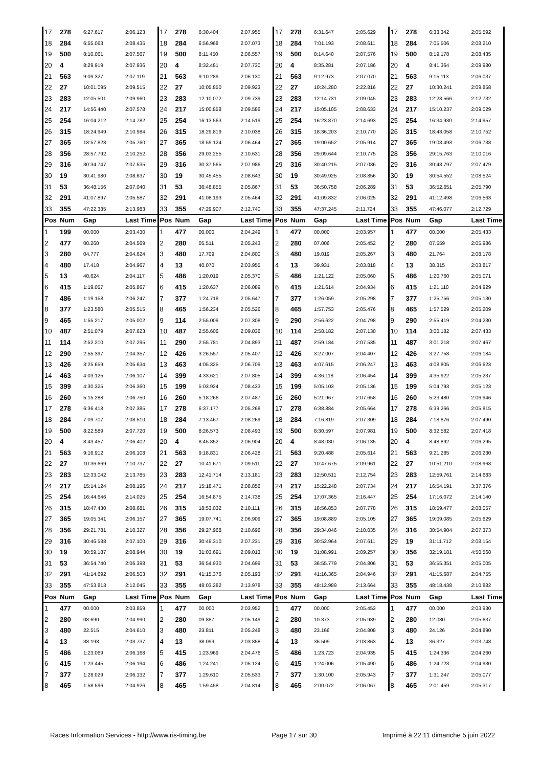| 17 | 278 | 6:27.617 | 2:06.123 | 17 | 278 | 6:30.404 | 2:07.955 | 17 | 278 | 6:31.647 | 2:05.629 | 17 | 278 | 6:33.342 | 2:05.592 |
| 18 | 284 | 6:55.063 | 2:08.435 | 18 | 284 | 6:56.968 | 2:07.073 | 18 | 284 | 7:01.193 | 2:08.611 | 18 | 284 | 7:05.506 | 2:08.210 |
| 19 | 500 | 8:10.061 | 2:07.567 | 19 | 500 | 8:11.450 | 2:06.557 | 19 | 500 | 8:14.640 | 2:07.576 | 19 | 500 | 8:19.178 | 2:08.435 |
| 20 | 4 | 8:29.919 | 2:07.936 | 20 | 4 | 8:32.481 | 2:07.730 | 20 | 4 | 8:35.281 | 2:07.186 | 20 | 4 | 8:41.364 | 2:09.980 |
| 21 | 563 | 9:09.327 | 2:07.119 | 21 | 563 | 9:10.289 | 2:06.130 | 21 | 563 | 9:12.973 | 2:07.070 | 21 | 563 | 9:15.113 | 2:06.037 |
| 22 | 27 | 10:01.095 | 2:09.515 | 22 | 27 | 10:05.850 | 2:09.923 | 22 | 27 | 10:24.280 | 2:22.816 | 22 | 27 | 10:30.241 | 2:09.858 |
| 23 | 283 | 12:05.501 | 2:09.960 | 23 | 283 | 12:10.072 | 2:09.739 | 23 | 283 | 12:14.731 | 2:09.045 | 23 | 283 | 12:23.566 | 2:12.732 |
| 24 | 217 | 14:56.440 | 2:07.578 | 24 | 217 | 15:00.858 | 2:09.586 | 24 | 217 | 15:05.105 | 2:08.633 | 24 | 217 | 15:10.237 | 2:09.029 |
| 25 | 254 | 16:04.212 | 2:14.782 | 25 | 254 | 16:13.563 | 2:14.519 | 25 | 254 | 16:23.870 | 2:14.693 | 25 | 254 | 16:34.930 | 2:14.957 |
| 26 | 315 | 18:24.949 | 2:10.984 | 26 | 315 | 18:29.819 | 2:10.038 | 26 | 315 | 18:36.203 | 2:10.770 | 26 | 315 | 18:43.058 | 2:10.752 |
| 27 | 365 | 18:57.828 | 2:05.760 | 27 | 365 | 18:59.124 | 2:06.464 | 27 | 365 | 19:00.652 | 2:05.914 | 27 | 365 | 19:03.493 | 2:06.738 |
| 28 | 356 | 28:57.792 | 2:10.252 | 28 | 356 | 29:03.255 | 2:10.631 | 28 | 356 | 29:09.644 | 2:10.775 | 28 | 356 | 29:15.763 | 2:10.016 |
| 29 | 316 | 30:34.747 | 2:07.535 | 29 | 316 | 30:37.565 | 2:07.986 | 29 | 316 | 30:40.215 | 2:07.036 | 29 | 316 | 30:43.797 | 2:07.479 |
| 30 | 19 | 30:41.980 | 2:08.637 | 30 | 19 | 30:45.455 | 2:08.643 | 30 | 19 | 30:49.925 | 2:08.856 | 30 | 19 | 30:54.552 | 2:08.524 |
| 31 | 53 | 36:48.156 | 2:07.040 | 31 | 53 | 36:48.855 | 2:05.867 | 31 | 53 | 36:50.758 | 2:06.289 | 31 | 53 | 36:52.651 | 2:05.790 |
| 32 | 291 | 41:07.897 | 2:05.587 | 32 | 291 | 41:08.193 | 2:05.464 | 32 | 291 | 41:09.832 | 2:06.025 | 32 | 291 | 41:12.498 | 2:06.563 |
| 33 | 355 | 47:22.335 | 2:13.983 | 33 | 355 | 47:29.907 | 2:12.740 | 33 | 355 | 47:37.245 | 2:11.724 | 33 | 355 | 47:46.077 | 2:12.729 |
| Pos | Num | Gap | Last Time | Pos | Num | Gap | Last Time | Pos | Num | Gap | Last Time | Pos | Num | Gap | Last Time |
| 1 | 199 | 00.000 | 2:03.430 | 1 | 477 | 00.000 | 2:04.249 | 1 | 477 | 00.000 | 2:03.957 | 1 | 477 | 00.000 | 2:05.433 |
| 2 | 477 | 00.260 | 2:04.569 | 2 | 280 | 05.511 | 2:05.243 | 2 | 280 | 07.006 | 2:05.452 | 2 | 280 | 07.559 | 2:05.986 |
| 3 | 280 | 04.777 | 2:04.624 | 3 | 480 | 17.709 | 2:04.800 | 3 | 480 | 19.019 | 2:05.267 | 3 | 480 | 21.764 | 2:08.178 |
| 4 | 480 | 17.418 | 2:04.967 | 4 | 13 | 40.070 | 2:03.955 | 4 | 13 | 39.931 | 2:03.818 | 4 | 13 | 38.315 | 2:03.817 |
| 5 | 13 | 40.624 | 2:04.117 | 5 | 486 | 1:20.019 | 2:05.370 | 5 | 486 | 1:21.122 | 2:05.060 | 5 | 486 | 1:20.760 | 2:05.071 |
| 6 | 415 | 1:19.057 | 2:05.867 | 6 | 415 | 1:20.637 | 2:06.089 | 6 | 415 | 1:21.614 | 2:04.934 | 6 | 415 | 1:21.110 | 2:04.929 |
| 7 | 486 | 1:19.158 | 2:06.247 | 7 | 377 | 1:24.718 | 2:05.647 | 7 | 377 | 1:26.059 | 2:05.298 | 7 | 377 | 1:25.756 | 2:05.130 |
| 8 | 377 | 1:23.580 | 2:05.515 | 8 | 465 | 1:56.234 | 2:05.526 | 8 | 465 | 1:57.753 | 2:05.476 | 8 | 465 | 1:57.529 | 2:05.209 |
| 9 | 465 | 1:55.217 | 2:05.002 | 9 | 114 | 2:55.009 | 2:07.308 | 9 | 290 | 2:56.622 | 2:04.798 | 9 | 290 | 2:55.419 | 2:04.230 |
| 10 | 487 | 2:51.079 | 2:07.623 | 10 | 487 | 2:55.606 | 2:09.036 | 10 | 114 | 2:58.182 | 2:07.130 | 10 | 114 | 3:00.182 | 2:07.433 |
| 11 | 114 | 2:52.210 | 2:07.295 | 11 | 290 | 2:55.781 | 2:04.893 | 11 | 487 | 2:59.184 | 2:07.535 | 11 | 487 | 3:01.218 | 2:07.467 |
| 12 | 290 | 2:55.397 | 2:04.357 | 12 | 426 | 3:26.557 | 2:05.407 | 12 | 426 | 3:27.007 | 2:04.407 | 12 | 426 | 3:27.758 | 2:06.184 |
| 13 | 426 | 3:25.659 | 2:05.634 | 13 | 463 | 4:05.325 | 2:06.709 | 13 | 463 | 4:07.615 | 2:06.247 | 13 | 463 | 4:08.805 | 2:06.623 |
| 14 | 463 | 4:03.125 | 2:06.107 | 14 | 399 | 4:33.621 | 2:07.805 | 14 | 399 | 4:36.118 | 2:06.454 | 14 | 399 | 4:35.922 | 2:05.237 |
| 15 | 399 | 4:30.325 | 2:06.360 | 15 | 199 | 5:03.924 | 7:08.433 | 15 | 199 | 5:05.103 | 2:05.136 | 15 | 199 | 5:04.793 | 2:05.123 |
| 16 | 260 | 5:15.288 | 2:06.750 | 16 | 260 | 5:18.266 | 2:07.487 | 16 | 260 | 5:21.967 | 2:07.658 | 16 | 260 | 5:23.480 | 2:06.946 |
| 17 | 278 | 6:36.418 | 2:07.385 | 17 | 278 | 6:37.177 | 2:05.268 | 17 | 278 | 6:38.884 | 2:05.664 | 17 | 278 | 6:39.266 | 2:05.815 |
| 18 | 284 | 7:09.707 | 2:08.510 | 18 | 284 | 7:13.467 | 2:08.269 | 18 | 284 | 7:16.819 | 2:07.309 | 18 | 284 | 7:18.876 | 2:07.490 |
| 19 | 500 | 8:22.589 | 2:07.720 | 19 | 500 | 8:26.573 | 2:08.493 | 19 | 500 | 8:30.597 | 2:07.981 | 19 | 500 | 8:32.582 | 2:07.418 |
| 20 | 4 | 8:43.457 | 2:06.402 | 20 | 4 | 8:45.852 | 2:06.904 | 20 | 4 | 8:48.030 | 2:06.135 | 20 | 4 | 8:48.892 | 2:06.295 |
| 21 | 563 | 9:16.912 | 2:06.108 | 21 | 563 | 9:18.831 | 2:06.428 | 21 | 563 | 9:20.488 | 2:05.614 | 21 | 563 | 9:21.285 | 2:06.230 |
| 22 | 27 | 10:36.669 | 2:10.737 | 22 | 27 | 10:41.671 | 2:09.511 | 22 | 27 | 10:47.675 | 2:09.961 | 22 | 27 | 10:51.210 | 2:08.968 |
| 23 | 283 | 12:33.042 | 2:13.785 | 23 | 283 | 12:41.714 | 2:13.181 | 23 | 283 | 12:50.511 | 2:12.754 | 23 | 283 | 12:59.761 | 2:14.683 |
| 24 | 217 | 15:14.124 | 2:08.196 | 24 | 217 | 15:18.471 | 2:08.856 | 24 | 217 | 15:22.248 | 2:07.734 | 24 | 217 | 16:54.191 | 3:37.376 |
| 25 | 254 | 16:44.646 | 2:14.025 | 25 | 254 | 16:54.875 | 2:14.738 | 25 | 254 | 17:07.365 | 2:16.447 | 25 | 254 | 17:16.072 | 2:14.140 |
| 26 | 315 | 18:47.430 | 2:08.681 | 26 | 315 | 18:53.032 | 2:10.111 | 26 | 315 | 18:56.853 | 2:07.778 | 26 | 315 | 18:59.477 | 2:08.057 |
| 27 | 365 | 19:05.341 | 2:06.157 | 27 | 365 | 19:07.741 | 2:06.909 | 27 | 365 | 19:08.889 | 2:05.105 | 27 | 365 | 19:09.085 | 2:05.629 |
| 28 | 356 | 29:21.781 | 2:10.327 | 28 | 356 | 29:27.968 | 2:10.696 | 28 | 356 | 29:34.046 | 2:10.035 | 28 | 316 | 30:54.904 | 2:07.373 |
| 29 | 316 | 30:46.588 | 2:07.100 | 29 | 316 | 30:49.310 | 2:07.231 | 29 | 316 | 30:52.964 | 2:07.611 | 29 | 19 | 31:11.712 | 2:08.154 |
| 30 | 19 | 30:59.187 | 2:08.944 | 30 | 19 | 31:03.691 | 2:09.013 | 30 | 19 | 31:08.991 | 2:09.257 | 30 | 356 | 32:19.181 | 4:50.568 |
| 31 | 53 | 36:54.740 | 2:06.398 | 31 | 53 | 36:54.930 | 2:04.699 | 31 | 53 | 36:55.779 | 2:04.806 | 31 | 53 | 36:55.351 | 2:05.005 |
| 32 | 291 | 41:14.692 | 2:06.503 | 32 | 291 | 41:15.376 | 2:05.193 | 32 | 291 | 41:16.365 | 2:04.946 | 32 | 291 | 41:15.687 | 2:04.755 |
| 33 | 355 | 47:53.813 | 2:12.045 | 33 | 355 | 48:03.282 | 2:13.978 | 33 | 355 | 48:12.989 | 2:13.664 | 33 | 355 | 48:18.438 | 2:10.882 |
| Pos | Num | Gap | Last Time | Pos | Num | Gap | Last Time | Pos | Num | Gap | Last Time | Pos | Num | Gap | Last Time |
| 1 | 477 | 00.000 | 2:03.859 | 1 | 477 | 00.000 | 2:03.952 | 1 | 477 | 00.000 | 2:05.453 | 1 | 477 | 00.000 | 2:03.930 |
| 2 | 280 | 08.690 | 2:04.990 | 2 | 280 | 09.887 | 2:05.149 | 2 | 280 | 10.373 | 2:05.939 | 2 | 280 | 12.080 | 2:05.637 |
| 3 | 480 | 22.515 | 2:04.610 | 3 | 480 | 23.811 | 2:05.248 | 3 | 480 | 23.166 | 2:04.808 | 3 | 480 | 24.126 | 2:04.890 |
| 4 | 13 | 38.193 | 2:03.737 | 4 | 13 | 38.099 | 2:03.858 | 4 | 13 | 36.509 | 2:03.863 | 4 | 13 | 36.327 | 2:03.748 |
| 5 | 486 | 1:23.069 | 2:06.168 | 5 | 415 | 1:23.969 | 2:04.476 | 5 | 486 | 1:23.723 | 2:04.935 | 5 | 415 | 1:24.336 | 2:04.260 |
| 6 | 415 | 1:23.445 | 2:06.194 | 6 | 486 | 1:24.241 | 2:05.124 | 6 | 415 | 1:24.006 | 2:05.490 | 6 | 486 | 1:24.723 | 2:04.930 |
| 7 | 377 | 1:28.029 | 2:06.132 | 7 | 377 | 1:29.610 | 2:05.533 | 7 | 377 | 1:30.100 | 2:05.943 | 7 | 377 | 1:31.247 | 2:05.077 |
| 8 | 465 | 1:58.596 | 2:04.926 | 8 | 465 | 1:59.458 | 2:04.814 | 8 | 465 | 2:00.072 | 2:06.067 | 8 | 465 | 2:01.459 | 2:05.317 |
Races Information Services - http://www.ris-timing.be Page 17 sur 30 Imprimé à 22:11 dimanche 5 juin 2022